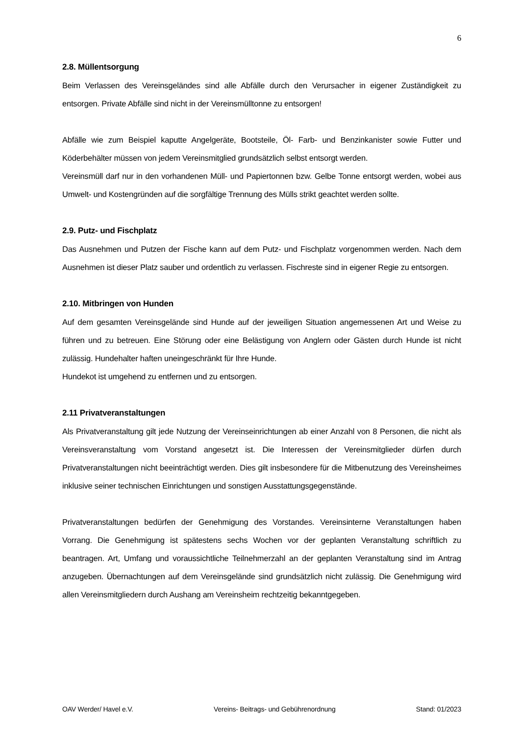6
2.8. Müllentsorgung
Beim Verlassen des Vereinsgeländes sind alle Abfälle durch den Verursacher in eigener Zuständigkeit zu entsorgen. Private Abfälle sind nicht in der Vereinsmülltonne zu entsorgen!
Abfälle wie zum Beispiel kaputte Angelgeräte, Bootsteile, Öl- Farb- und Benzinkanister sowie Futter und Köderbehälter müssen von jedem Vereinsmitglied grundsätzlich selbst entsorgt werden.
Vereinsmüll darf nur in den vorhandenen Müll- und Papiertonnen bzw. Gelbe Tonne entsorgt werden, wobei aus Umwelt- und Kostengründen auf die sorgfältige Trennung des Mülls strikt geachtet werden sollte.
2.9. Putz- und Fischplatz
Das Ausnehmen und Putzen der Fische kann auf dem Putz- und Fischplatz vorgenommen werden. Nach dem Ausnehmen ist dieser Platz sauber und ordentlich zu verlassen. Fischreste sind in eigener Regie zu entsorgen.
2.10. Mitbringen von Hunden
Auf dem gesamten Vereinsgelände sind Hunde auf der jeweiligen Situation angemessenen Art und Weise zu führen und zu betreuen. Eine Störung oder eine Belästigung von Anglern oder Gästen durch Hunde ist nicht zulässig. Hundehalter haften uneingeschränkt für Ihre Hunde.
Hundekot ist umgehend zu entfernen und zu entsorgen.
2.11 Privatveranstaltungen
Als Privatveranstaltung gilt jede Nutzung der Vereinseinrichtungen ab einer Anzahl von 8 Personen, die nicht als Vereinsveranstaltung vom Vorstand angesetzt ist. Die Interessen der Vereinsmitglieder dürfen durch Privatveranstaltungen nicht beeinträchtigt werden. Dies gilt insbesondere für die Mitbenutzung des Vereinsheimes inklusive seiner technischen Einrichtungen und sonstigen Ausstattungsgegenstände.
Privatveranstaltungen bedürfen der Genehmigung des Vorstandes. Vereinsinterne Veranstaltungen haben Vorrang. Die Genehmigung ist spätestens sechs Wochen vor der geplanten Veranstaltung schriftlich zu beantragen. Art, Umfang und voraussichtliche Teilnehmerzahl an der geplanten Veranstaltung sind im Antrag anzugeben. Übernachtungen auf dem Vereinsgelände sind grundsätzlich nicht zulässig. Die Genehmigung wird allen Vereinsmitgliedern durch Aushang am Vereinsheim rechtzeitig bekanntgegeben.
OAV Werder/ Havel e.V. Vereins- Beitrags- und Gebührenordnung Stand: 01/2023